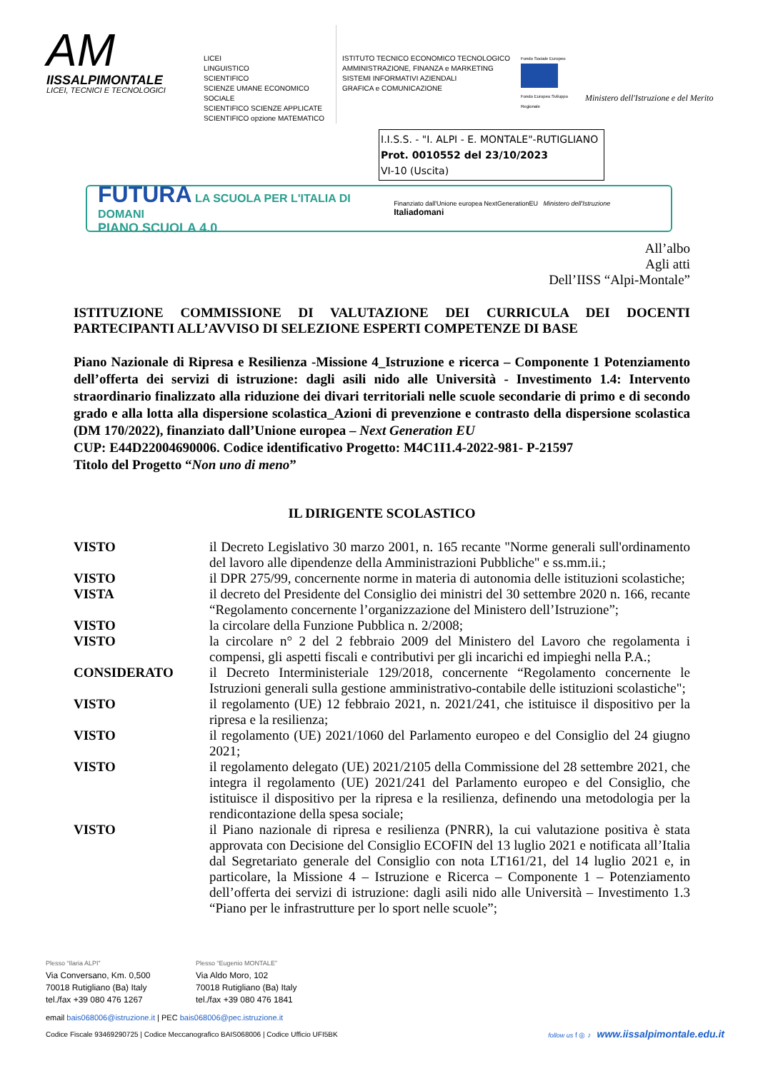AM
IISSALPIMONTALE
LICEI, TECNICI E TECNOLOGICI
LICEI
LINGUISTICO
SCIENTIFICO
SCIENZE UMANE ECONOMICO SOCIALE
SCIENTIFICO SCIENZE APPLICATE
SCIENTIFICO opzione MATEMATICO
ISTITUTO TECNICO ECONOMICO TECNOLOGICO
AMMINISTRAZIONE, FINANZA e MARKETING
SISTEMI INFORMATIVI AZIENDALI
GRAFICA e COMUNICAZIONE
Fondo Sociale Europeo
Fondo Europeo Sviluppo Regionale
Ministero dell'Istruzione e del Merito
I.I.S.S. - "I. ALPI - E. MONTALE"-RUTIGLIANO
Prot. 0010552 del 23/10/2023
VI-10 (Uscita)
FUTURA LA SCUOLA PER L'ITALIA DI DOMANI
PIANO SCUOLA 4.0
Finanziato dall'Unione europea NextGenerationEU Ministero dell'Istruzione Italiadomani
All’albo
Agli atti
Dell’IISS “Alpi-Montale”
ISTITUZIONE COMMISSIONE DI VALUTAZIONE DEI CURRICULA DEI DOCENTI PARTECIPANTI ALL’AVVISO DI SELEZIONE ESPERTI COMPETENZE DI BASE
Piano Nazionale di Ripresa e Resilienza -Missione 4_Istruzione e ricerca – Componente 1 Potenziamento dell’offerta dei servizi di istruzione: dagli asili nido alle Università - Investimento 1.4: Intervento straordinario finalizzato alla riduzione dei divari territoriali nelle scuole secondarie di primo e di secondo grado e alla lotta alla dispersione scolastica_Azioni di prevenzione e contrasto della dispersione scolastica (DM 170/2022), finanziato dall’Unione europea – Next Generation EU
CUP: E44D22004690006. Codice identificativo Progetto: M4C1I1.4-2022-981- P-21597
Titolo del Progetto “Non uno di meno”
IL DIRIGENTE SCOLASTICO
VISTO il Decreto Legislativo 30 marzo 2001, n. 165 recante "Norme generali sull'ordinamento del lavoro alle dipendenze della Amministrazioni Pubbliche" e ss.mm.ii.;
VISTO il DPR 275/99, concernente norme in materia di autonomia delle istituzioni scolastiche;
VISTA il decreto del Presidente del Consiglio dei ministri del 30 settembre 2020 n. 166, recante “Regolamento concernente l’organizzazione del Ministero dell’Istruzione”;
VISTO la circolare della Funzione Pubblica n. 2/2008;
VISTO la circolare n° 2 del 2 febbraio 2009 del Ministero del Lavoro che regolamenta i compensi, gli aspetti fiscali e contributivi per gli incarichi ed impieghi nella P.A.;
CONSIDERATO il Decreto Interministeriale 129/2018, concernente “Regolamento concernente le Istruzioni generali sulla gestione amministrativo-contabile delle istituzioni scolastiche";
VISTO il regolamento (UE) 12 febbraio 2021, n. 2021/241, che istituisce il dispositivo per la ripresa e la resilienza;
VISTO il regolamento (UE) 2021/1060 del Parlamento europeo e del Consiglio del 24 giugno 2021;
VISTO il regolamento delegato (UE) 2021/2105 della Commissione del 28 settembre 2021, che integra il regolamento (UE) 2021/241 del Parlamento europeo e del Consiglio, che istituisce il dispositivo per la ripresa e la resilienza, definendo una metodologia per la rendicontazione della spesa sociale;
VISTO il Piano nazionale di ripresa e resilienza (PNRR), la cui valutazione positiva è stata approvata con Decisione del Consiglio ECOFIN del 13 luglio 2021 e notificata all’Italia dal Segretariato generale del Consiglio con nota LT161/21, del 14 luglio 2021 e, in particolare, la Missione 4 – Istruzione e Ricerca – Componente 1 – Potenziamento dell’offerta dei servizi di istruzione: dagli asili nido alle Università – Investimento 1.3 “Piano per le infrastrutture per lo sport nelle scuole”;
Plesso “Ilaria ALPI”
Via Conversano, Km. 0,500
70018 Rutigliano (Ba) Italy
tel./fax +39 080 476 1267
Plesso “Eugenio MONTALE”
Via Aldo Moro, 102
70018 Rutigliano (Ba) Italy
tel./fax +39 080 476 1841
email bais068006@istruzione.it | PEC bais068006@pec.istruzione.it
Codice Fiscale 93469290725 | Codice Meccanografico BAIS068006 | Codice Ufficio UFI5BK follow us f ◎ ♪ www.iissalpimontale.edu.it